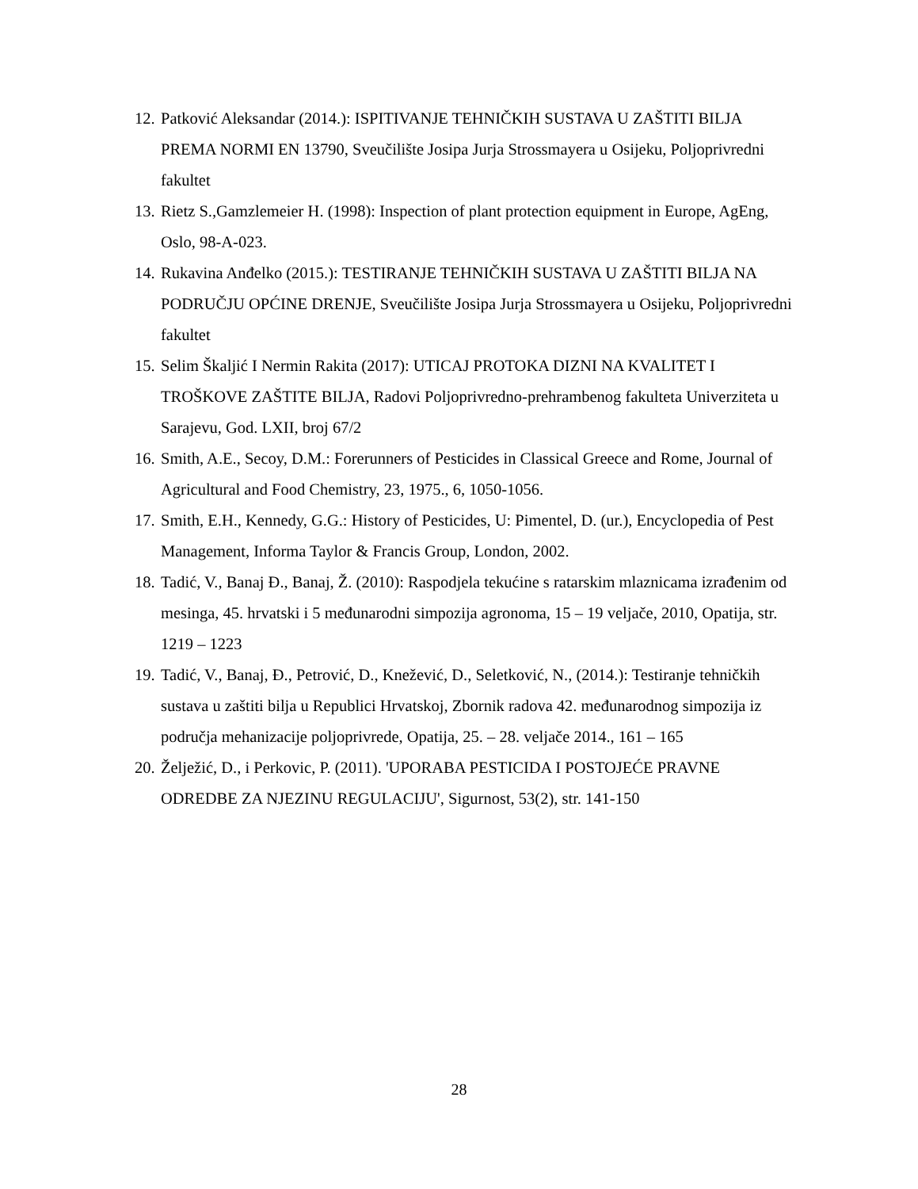12. Patković Aleksandar (2014.): ISPITIVANJE TEHNIČKIH SUSTAVA U ZAŠTITI BILJA PREMA NORMI EN 13790, Sveučilište Josipa Jurja Strossmayera u Osijeku, Poljoprivredni fakultet
13. Rietz S.,Gamzlemeier H. (1998): Inspection of plant protection equipment in Europe, AgEng, Oslo, 98-A-023.
14. Rukavina Anđelko (2015.): TESTIRANJE TEHNIČKIH SUSTAVA U ZAŠTITI BILJA NA PODRUČJU OPĆINE DRENJE, Sveučilište Josipa Jurja Strossmayera u Osijeku, Poljoprivredni fakultet
15. Selim Škaljić I Nermin Rakita (2017): UTICAJ PROTOKA DIZNI NA KVALITET I TROŠKOVE ZAŠTITE BILJA, Radovi Poljoprivredno-prehrambenog fakulteta Univerziteta u Sarajevu, God. LXII, broj 67/2
16. Smith, A.E., Secoy, D.M.: Forerunners of Pesticides in Classical Greece and Rome, Journal of Agricultural and Food Chemistry, 23, 1975., 6, 1050-1056.
17. Smith, E.H., Kennedy, G.G.: History of Pesticides, U: Pimentel, D. (ur.), Encyclopedia of Pest Management, Informa Taylor & Francis Group, London, 2002.
18. Tadić, V., Banaj Đ., Banaj, Ž. (2010): Raspodjela tekućine s ratarskim mlaznicama izrađenim od mesinga, 45. hrvatski i 5 međunarodni simpozija agronoma, 15 – 19 veljače, 2010, Opatija, str. 1219 – 1223
19. Tadić, V., Banaj, Đ., Petrović, D., Knežević, D., Seletković, N., (2014.): Testiranje tehničkih sustava u zaštiti bilja u Republici Hrvatskoj, Zbornik radova 42. međunarodnog simpozija iz područja mehanizacije poljoprivrede, Opatija, 25. – 28. veljače 2014., 161 – 165
20. Želježić, D., i Perkovic, P. (2011). 'UPORABA PESTICIDA I POSTOJEĆE PRAVNE ODREDBE ZA NJEZINU REGULACIJU', Sigurnost, 53(2), str. 141-150
28